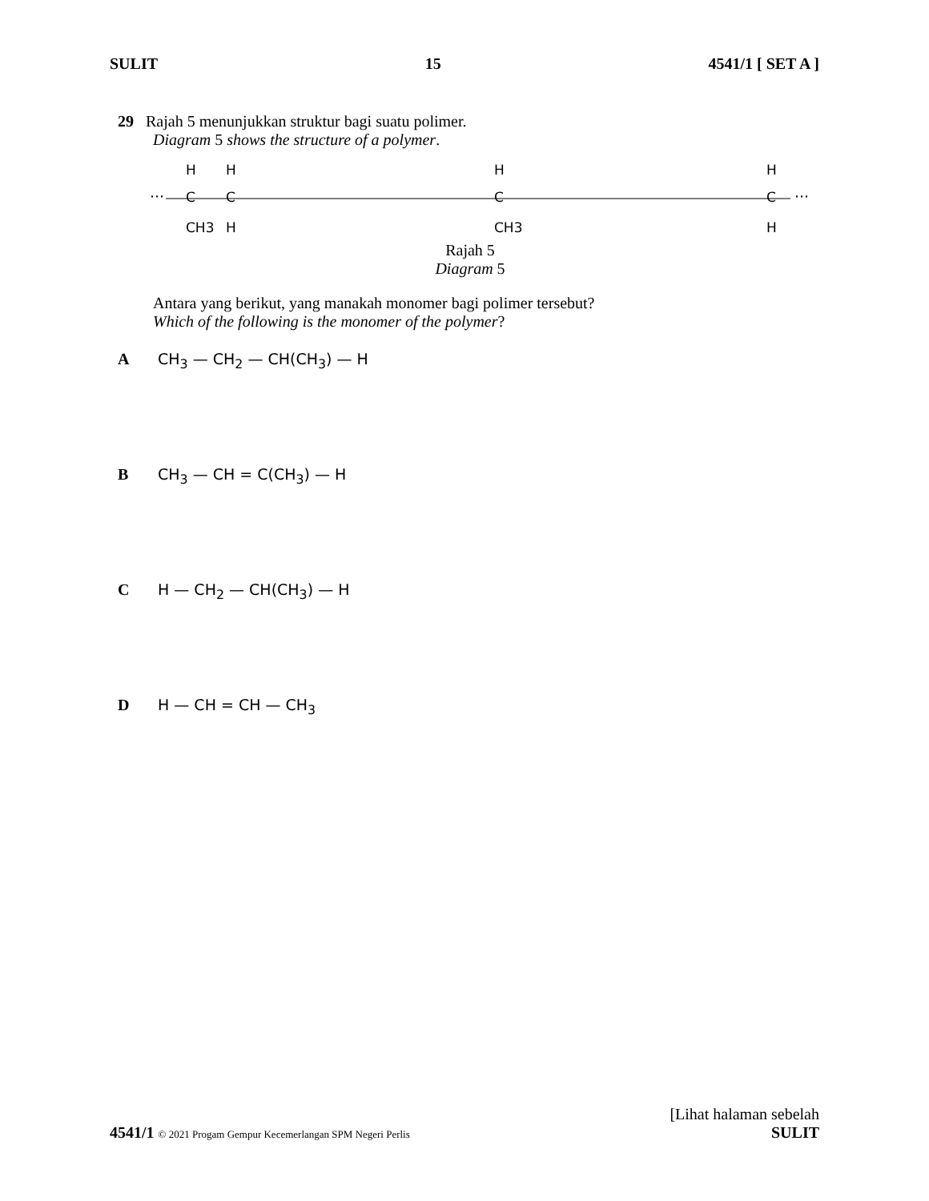SULIT 15 4541/1 [ SET A ]
29 Rajah 5 menunjukkan struktur bagi suatu polimer.
Diagram 5 shows the structure of a polymer.
···
···
H
C
CH3
H
C
H
H
C
CH3
H
C
H
Rajah 5
Diagram 5
Antara yang berikut, yang manakah monomer bagi polimer tersebut?
Which of the following is the monomer of the polymer?
A CH<sub>3</sub> — CH<sub>2</sub> — CH(CH<sub>3</sub>) — H
B CH<sub>3</sub> — CH = C(CH<sub>3</sub>) — H
C H — CH<sub>2</sub> — CH(CH<sub>3</sub>) — H
D H — CH = CH — CH<sub>3</sub>
[Lihat halaman sebelah
4541/1 © 2021 Progam Gempur Kecemerlangan SPM Negeri Perlis SULIT